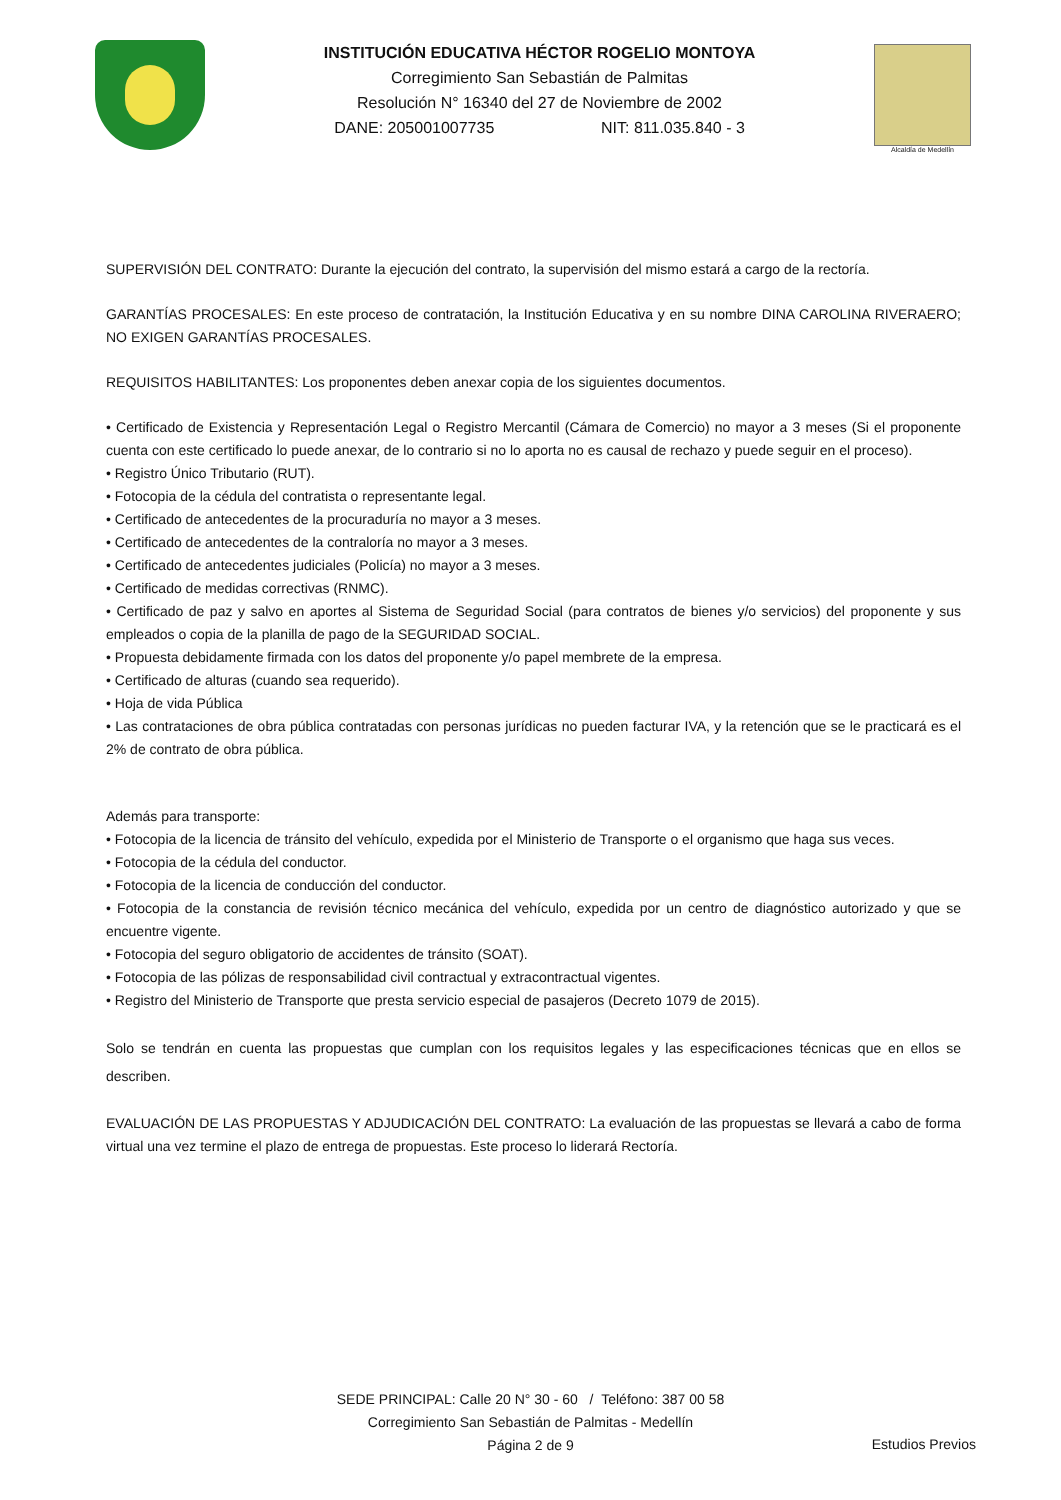INSTITUCIÓN EDUCATIVA HÉCTOR ROGELIO MONTOYA
Corregimiento San Sebastián de Palmitas
Resolución N° 16340 del 27 de Noviembre de 2002
DANE: 205001007735 NIT: 811.035.840 - 3
Alcaldía de Medellín
SUPERVISIÓN DEL CONTRATO: Durante la ejecución del contrato, la supervisión del mismo estará a cargo de la rectoría.
GARANTÍAS PROCESALES: En este proceso de contratación, la Institución Educativa y en su nombre DINA CAROLINA RIVERAERO; NO EXIGEN GARANTÍAS PROCESALES.
REQUISITOS HABILITANTES: Los proponentes deben anexar copia de los siguientes documentos.
• Certificado de Existencia y Representación Legal o Registro Mercantil (Cámara de Comercio) no mayor a 3 meses (Si el proponente cuenta con este certificado lo puede anexar, de lo contrario si no lo aporta no es causal de rechazo y puede seguir en el proceso).
• Registro Único Tributario (RUT).
• Fotocopia de la cédula del contratista o representante legal.
• Certificado de antecedentes de la procuraduría no mayor a 3 meses.
• Certificado de antecedentes de la contraloría no mayor a 3 meses.
• Certificado de antecedentes judiciales (Policía) no mayor a 3 meses.
• Certificado de medidas correctivas (RNMC).
• Certificado de paz y salvo en aportes al Sistema de Seguridad Social (para contratos de bienes y/o servicios) del proponente y sus empleados o copia de la planilla de pago de la SEGURIDAD SOCIAL.
• Propuesta debidamente firmada con los datos del proponente y/o papel membrete de la empresa.
• Certificado de alturas (cuando sea requerido).
• Hoja de vida Pública
• Las contrataciones de obra pública contratadas con personas jurídicas no pueden facturar IVA, y la retención que se le practicará es el 2% de contrato de obra pública.
Además para transporte:
• Fotocopia de la licencia de tránsito del vehículo, expedida por el Ministerio de Transporte o el organismo que haga sus veces.
• Fotocopia de la cédula del conductor.
• Fotocopia de la licencia de conducción del conductor.
• Fotocopia de la constancia de revisión técnico mecánica del vehículo, expedida por un centro de diagnóstico autorizado y que se encuentre vigente.
• Fotocopia del seguro obligatorio de accidentes de tránsito (SOAT).
• Fotocopia de las pólizas de responsabilidad civil contractual y extracontractual vigentes.
• Registro del Ministerio de Transporte que presta servicio especial de pasajeros (Decreto 1079 de 2015).
Solo se tendrán en cuenta las propuestas que cumplan con los requisitos legales y las especificaciones técnicas que en ellos se describen.
EVALUACIÓN DE LAS PROPUESTAS Y ADJUDICACIÓN DEL CONTRATO: La evaluación de las propuestas se llevará a cabo de forma virtual una vez termine el plazo de entrega de propuestas. Este proceso lo liderará Rectoría.
SEDE PRINCIPAL: Calle 20 N° 30 - 60 / Teléfono: 387 00 58
Corregimiento San Sebastián de Palmitas - Medellín
Página 2 de 9
Estudios Previos